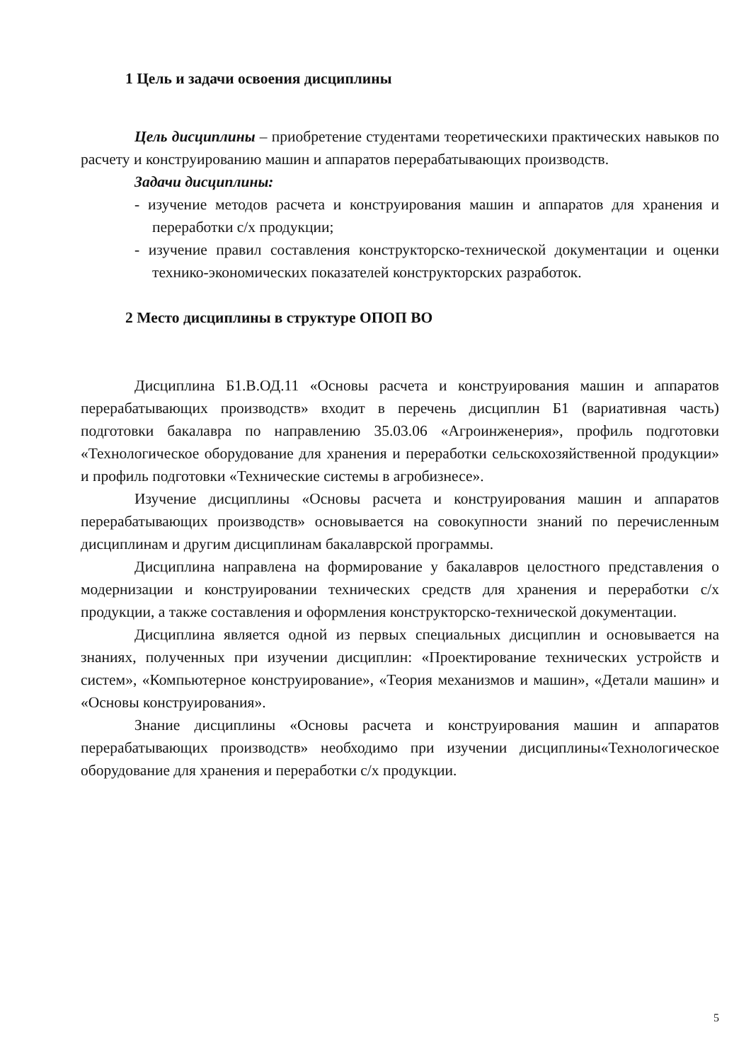1 Цель и задачи освоения дисциплины
Цель дисциплины – приобретение студентами теоретическихи практических навыков по расчету и конструированию машин и аппаратов перерабатывающих производств.
Задачи дисциплины:
- изучение методов расчета и конструирования машин и аппаратов для хранения и переработки с/х продукции;
- изучение правил составления конструкторско-технической документации и оценки технико-экономических показателей конструкторских разработок.
2 Место дисциплины в структуре ОПОП ВО
Дисциплина Б1.В.ОД.11 «Основы расчета и конструирования машин и аппаратов перерабатывающих производств» входит в перечень дисциплин Б1 (вариативная часть) подготовки бакалавра по направлению 35.03.06 «Агроинженерия», профиль подготовки «Технологическое оборудование для хранения и переработки сельскохозяйственной продукции» и профиль подготовки «Технические системы в агробизнесе».
Изучение дисциплины «Основы расчета и конструирования машин и аппаратов перерабатывающих производств» основывается на совокупности знаний по перечисленным дисциплинам и другим дисциплинам бакалаврской программы.
Дисциплина направлена на формирование у бакалавров целостного представления о модернизации и конструировании технических средств для хранения и переработки с/х продукции, а также составления и оформления конструкторско-технической документации.
Дисциплина является одной из первых специальных дисциплин и основывается на знаниях, полученных при изучении дисциплин: «Проектирование технических устройств и систем», «Компьютерное конструирование», «Теория механизмов и машин», «Детали машин» и «Основы конструирования».
Знание дисциплины «Основы расчета и конструирования машин и аппаратов перерабатывающих производств» необходимо при изучении дисциплины«Технологическое оборудование для хранения и переработки с/х продукции.
5